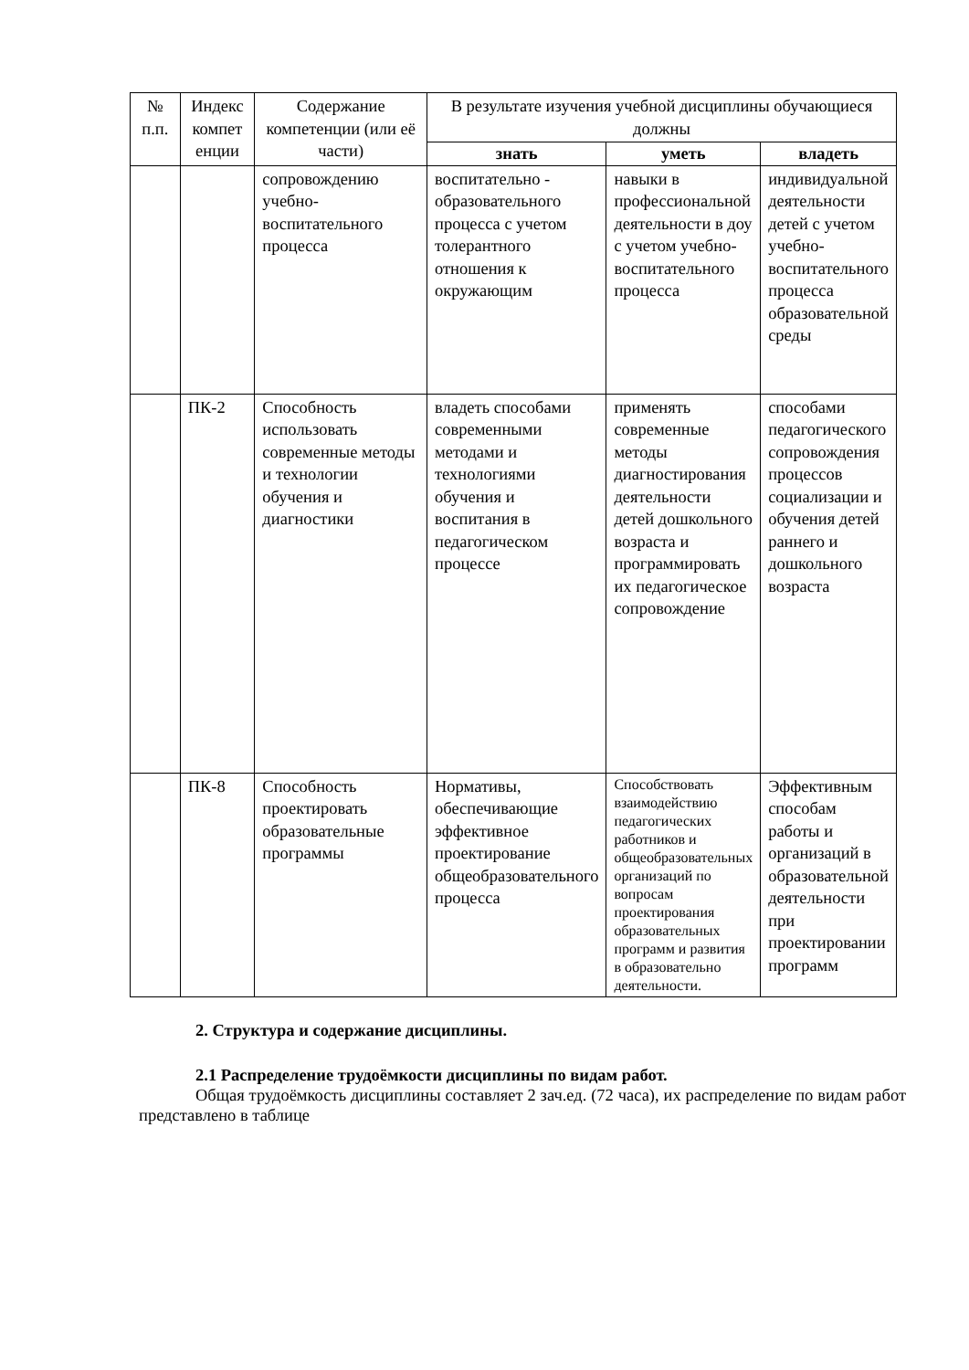| № п.п. | Индекс компет енции | Содержание компетенции (или её части) | В результате изучения учебной дисциплины обучающиеся должны | | |
| --- | --- | --- | --- | --- | --- |
| | | | знать | уметь | владеть |
| | | сопровождению учебно-воспитательного процесса | воспитательно - образовательного процесса с учетом толерантного отношения к окружающим | навыки в профессиональной деятельности в доу с учетом учебно-воспитательного процесса | индивидуальной деятельности детей с учетом учебно-воспитательного процесса образовательной среды |
| | ПК-2 | Способность использовать современные методы и технологии обучения и диагностики | владеть способами современными методами и технологиями обучения и воспитания в педагогическом процессе | применять современные методы диагностирования деятельности детей дошкольного возраста и программировать их педагогическое сопровождение | способами педагогического сопровождения процессов социализации и обучения детей раннего и дошкольного возраста |
| | ПК-8 | Способность проектировать образовательные программы | Нормативы, обеспечивающие эффективное проектирование общеобразовательного процесса | Способствовать взаимодействию педагогических работников и общеобразовательных организаций по вопросам проектирования образовательных программ и развития в образовательно деятельности. | Эффективным способам работы и организаций в образовательной деятельности при проектировании программ |
2. Структура и содержание дисциплины.
2.1 Распределение трудоёмкости дисциплины по видам работ.
Общая трудоёмкость дисциплины составляет 2 зач.ед. (72 часа), их распределение по видам работ представлено в таблице